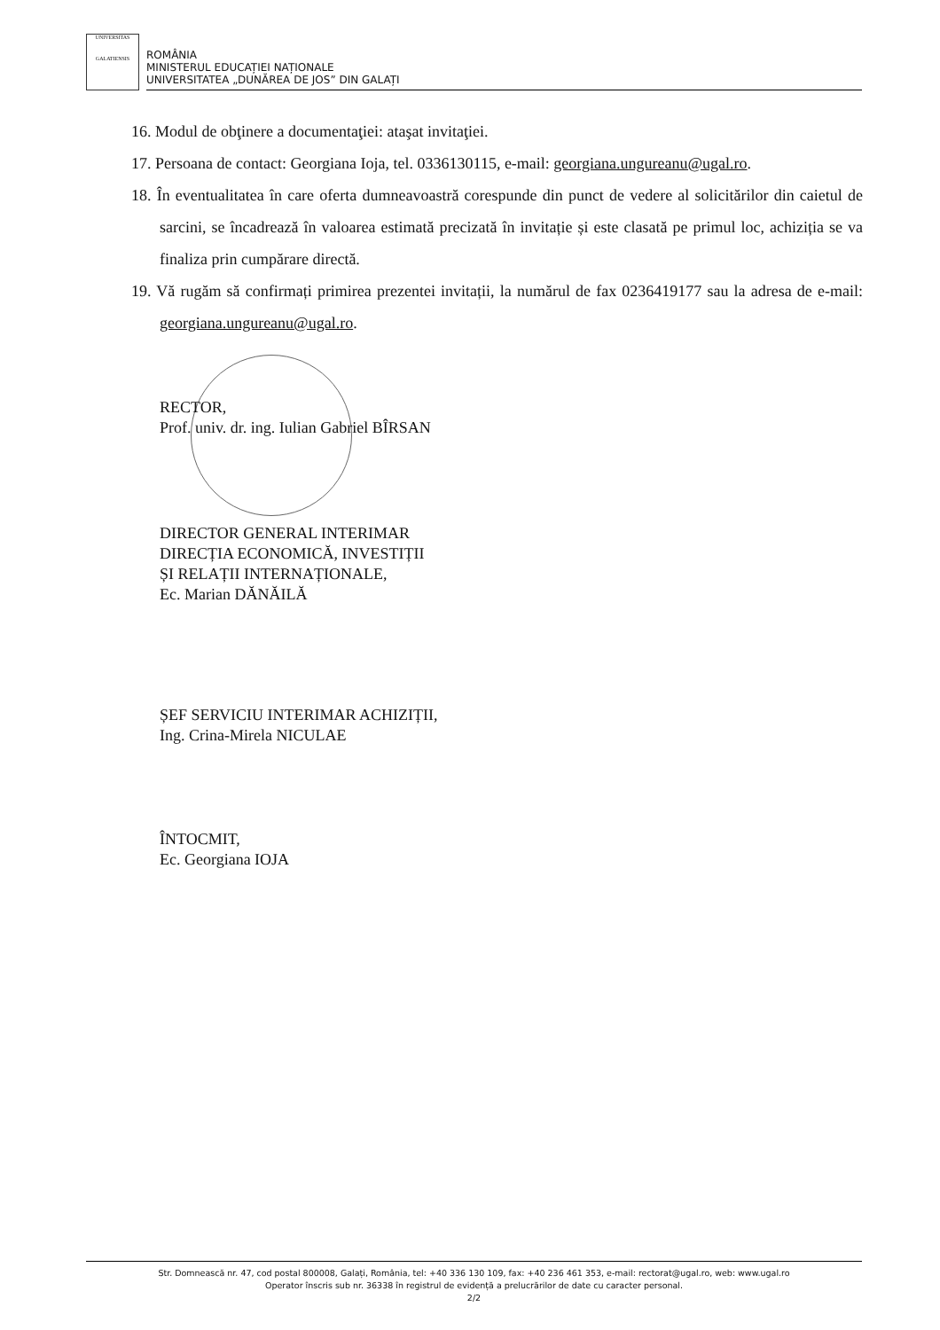UNIVERSITAS
GALATIENSIS
ROMÂNIA
MINISTERUL EDUCAȚIEI NAȚIONALE
UNIVERSITATEA „DUNĂREA DE JOS” DIN GALAȚI
16. Modul de obţinere a documentaţiei: ataşat invitaţiei.
17. Persoana de contact: Georgiana Ioja, tel. 0336130115, e-mail: georgiana.ungureanu@ugal.ro.
18. În eventualitatea în care oferta dumneavoastră corespunde din punct de vedere al solicitărilor din caietul de sarcini, se încadrează în valoarea estimată precizată în invitație și este clasată pe primul loc, achiziția se va finaliza prin cumpărare directă.
19. Vă rugăm să confirmați primirea prezentei invitații, la numărul de fax 0236419177 sau la adresa de e-mail: georgiana.ungureanu@ugal.ro.
RECTOR,
Prof. univ. dr. ing. Iulian Gabriel BÎRSAN
DIRECTOR GENERAL INTERIMAR
DIRECȚIA ECONOMICĂ, INVESTIȚII
ȘI RELAȚII INTERNAȚIONALE,
Ec. Marian DĂNĂILĂ
ȘEF SERVICIU INTERIMAR ACHIZIȚII,
Ing. Crina-Mirela NICULAE
ÎNTOCMIT,
Ec. Georgiana IOJA
Str. Domnească nr. 47, cod postal 800008, Galați, România, tel: +40 336 130 109, fax: +40 236 461 353, e-mail: rectorat@ugal.ro, web: www.ugal.ro
Operator înscris sub nr. 36338 în registrul de evidență a prelucrărilor de date cu caracter personal.
2/2